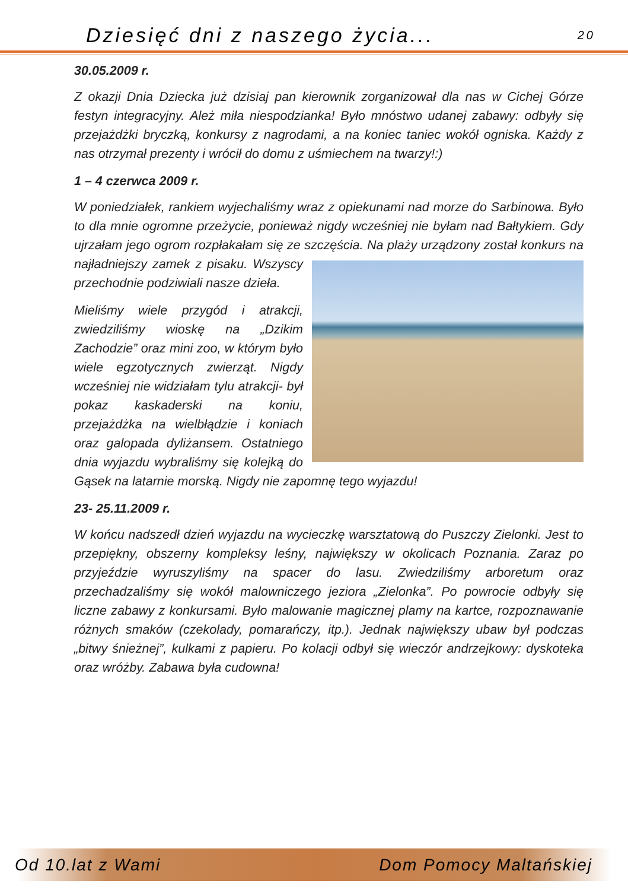Dziesięć dni z naszego życia... 20
30.05.2009 r.
Z okazji Dnia Dziecka już dzisiaj pan kierownik zorganizował dla nas w Cichej Górze festyn integracyjny. Ależ miła niespodzianka! Było mnóstwo udanej zabawy: odbyły się przejażdżki bryczką, konkursy z nagrodami, a na koniec taniec wokół ogniska. Każdy z nas otrzymał prezenty i wrócił do domu z uśmiechem na twarzy!:)
1 – 4 czerwca 2009 r.
W poniedziałek, rankiem wyjechaliśmy wraz z opiekunami nad morze do Sarbinowa. Było to dla mnie ogromne przeżycie, ponieważ nigdy wcześniej nie byłam nad Bałtykiem. Gdy ujrzałam jego ogrom rozpłakałam się ze szczęścia. Na plaży urządzony został konkurs na najładniejszy zamek z pisaku. Wszyscy przechodnie podziwiali nasze dzieła.
Mieliśmy wiele przygód i atrakcji, zwiedziliśmy wioskę na „Dzikim Zachodzie” oraz mini zoo, w którym było wiele egzotycznych zwierząt. Nigdy wcześniej nie widziałam tylu atrakcji- był pokaz kaskaderski na koniu, przejażdżka na wielbłądzie i koniach oraz galopada dyliżansem. Ostatniego dnia wyjazdu wybraliśmy się kolejką do Gąsek na latarnie morską. Nigdy nie zapomnę tego wyjazdu!
23- 25.11.2009 r.
W końcu nadszedł dzień wyjazdu na wycieczkę warsztatową do Puszczy Zielonki. Jest to przepiękny, obszerny kompleksy leśny, największy w okolicach Poznania. Zaraz po przyjeździe wyruszyliśmy na spacer do lasu. Zwiedziliśmy arboretum oraz przechadzaliśmy się wokół malowniczego jeziora „Zielonka”. Po powrocie odbyły się liczne zabawy z konkursami. Było malowanie magicznej plamy na kartce, rozpoznawanie różnych smaków (czekolady, pomarańczy, itp.). Jednak największy ubaw był podczas „bitwy śnieżnej”, kulkami z papieru. Po kolacji odbył się wieczór andrzejkowy: dyskoteka oraz wróżby. Zabawa była cudowna!
Od 10.lat z Wami Dom Pomocy Maltańskiej